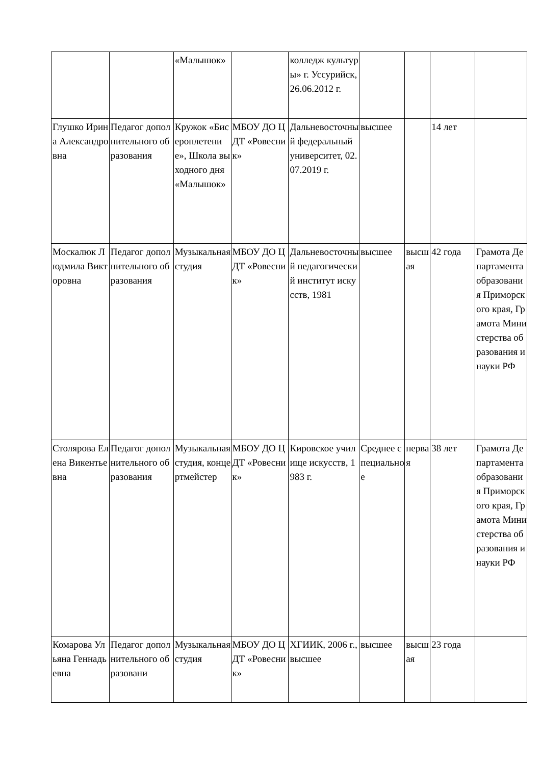| | | «Малышок» | | колледж культуры» г. Уссурийск, 26.06.2012 г. | | | | |
| Глушко Ирина Александровна | Педагог дополнительного образования | Кружок «Бисероплетение», Школа выходного дня «Малышок» | МБОУ ДО ЦДТ «Ровесник» | Дальневосточный федеральный университет, 02.07.2019 г. | высшее | | 14 лет | |
| Москалюк Людмила Викторовна | Педагог дополнительного образования | Музыкальная студия | МБОУ ДО ЦДТ «Ровесник» | Дальневосточный педагогический институт искусств, 1981 | высшее | высшая | 42 года | Грамота Департамента образования Приморского края, Грамота Министерства образования и науки РФ |
| Столярова Елена Викентьевна | Педагог дополнительного образования | Музыкальная студия, концертмейстер | МБОУ ДО ЦДТ «Ровесник» | Кировское училище искусств, 1983 г. | Среднее специальное | первая | 38 лет | Грамота Департамента образования Приморского края, Грамота Министерства образования и науки РФ |
| Комарова Ульяна Геннадьевна | Педагог дополнительного образовани | Музыкальная студия | МБОУ ДО ЦДТ «Ровесник» | ХГИИК, 2006 г., высшее | высшее | высшая | 23 года | |